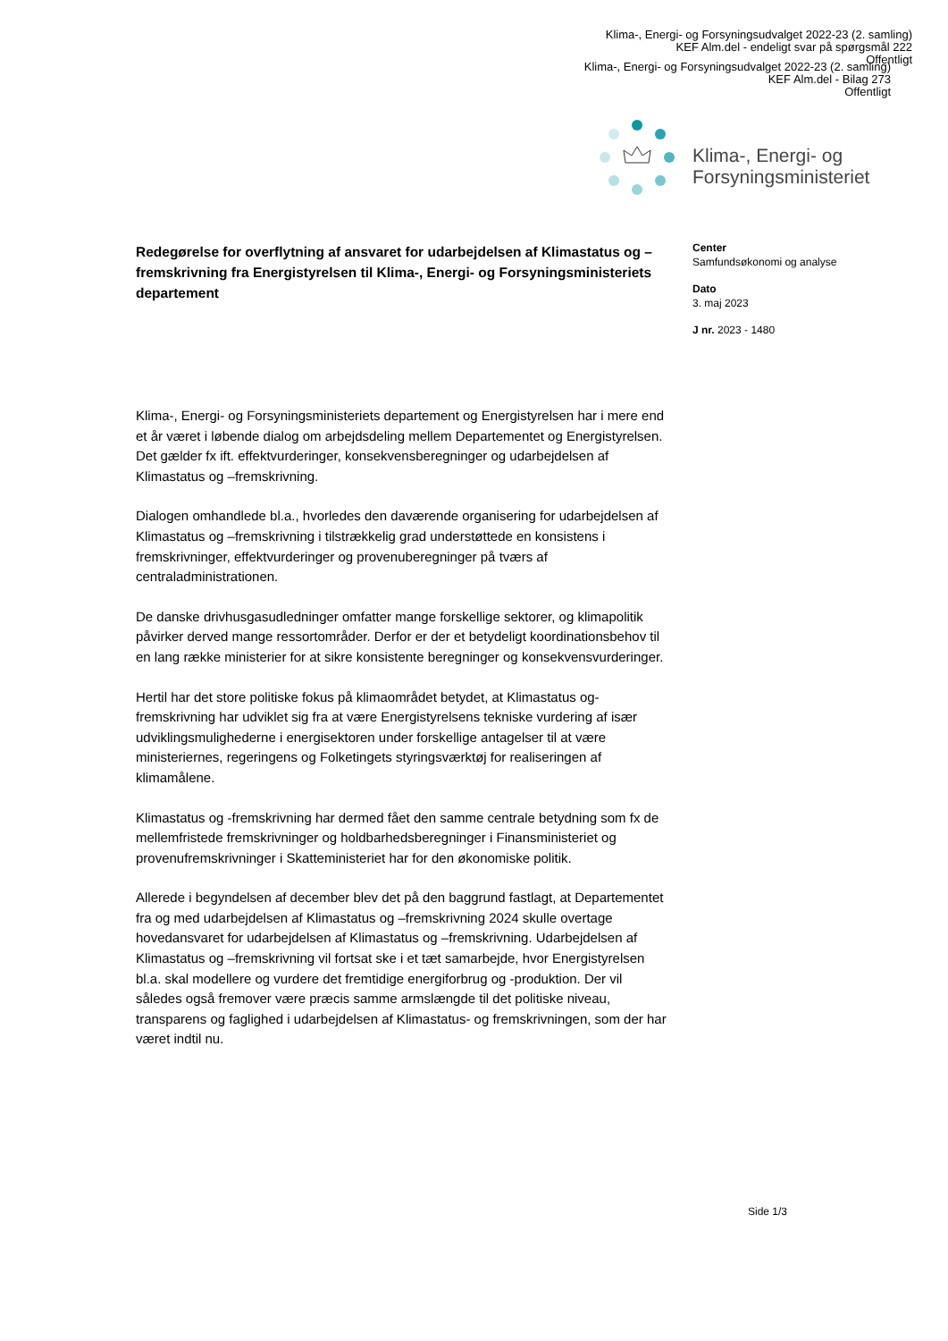Klima-, Energi- og Forsyningsudvalget 2022-23 (2. samling)
KEF Alm.del - endeligt svar på spørgsmål 222
Offentligt
Klima-, Energi- og Forsyningsudvalget 2022-23 (2. samling)
KEF Alm.del - Bilag 273
Offentligt
Klima-, Energi- og
Forsyningsministeriet
Redegørelse for overflytning af ansvaret for udarbejdelsen af Klimastatus og –fremskrivning fra Energistyrelsen til Klima-, Energi- og Forsyningsministeriets departement
Klima-, Energi- og Forsyningsministeriets departement og Energistyrelsen har i mere end et år været i løbende dialog om arbejdsdeling mellem Departementet og Energistyrelsen. Det gælder fx ift. effektvurderinger, konsekvensberegninger og udarbejdelsen af Klimastatus og –fremskrivning.
Dialogen omhandlede bl.a., hvorledes den daværende organisering for udarbejdelsen af Klimastatus og –fremskrivning i tilstrækkelig grad understøttede en konsistens i fremskrivninger, effektvurderinger og provenuberegninger på tværs af centraladministrationen.
De danske drivhusgasudledninger omfatter mange forskellige sektorer, og klimapolitik påvirker derved mange ressortområder. Derfor er der et betydeligt koordinationsbehov til en lang række ministerier for at sikre konsistente beregninger og konsekvensvurderinger.
Hertil har det store politiske fokus på klimaområdet betydet, at Klimastatus og-fremskrivning har udviklet sig fra at være Energistyrelsens tekniske vurdering af især udviklingsmulighederne i energisektoren under forskellige antagelser til at være ministeriernes, regeringens og Folketingets styringsværktøj for realiseringen af klimamålene.
Klimastatus og -fremskrivning har dermed fået den samme centrale betydning som fx de mellemfristede fremskrivninger og holdbarhedsberegninger i Finansministeriet og provenufremskrivninger i Skatteministeriet har for den økonomiske politik.
Allerede i begyndelsen af december blev det på den baggrund fastlagt, at Departementet fra og med udarbejdelsen af Klimastatus og –fremskrivning 2024 skulle overtage hovedansvaret for udarbejdelsen af Klimastatus og –fremskrivning. Udarbejdelsen af Klimastatus og –fremskrivning vil fortsat ske i et tæt samarbejde, hvor Energistyrelsen bl.a. skal modellere og vurdere det fremtidige energiforbrug og -produktion. Der vil således også fremover være præcis samme armslængde til det politiske niveau, transparens og faglighed i udarbejdelsen af Klimastatus- og fremskrivningen, som der har været indtil nu.
Center
Samfundsøkonomi og analyse
Dato
3. maj 2023
J nr. 2023 - 1480
Side 1/3